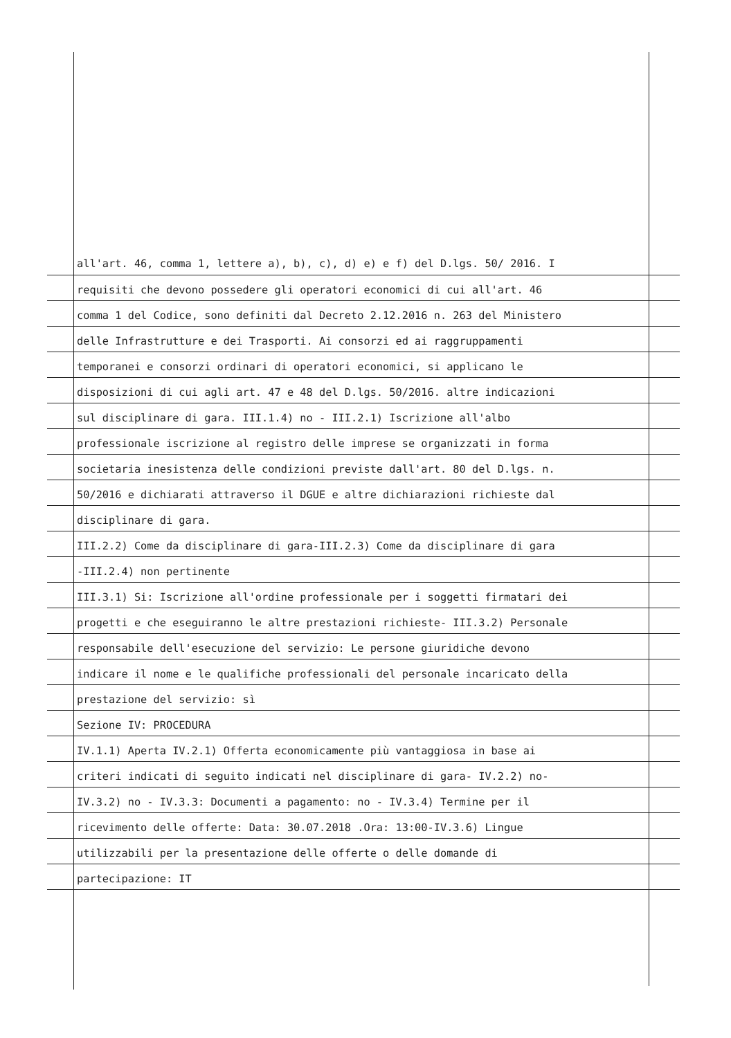all'art. 46, comma 1, lettere a), b), c), d) e) e f) del D.lgs. 50/ 2016. I
requisiti che devono possedere gli operatori economici di cui all'art. 46
comma 1 del Codice, sono definiti dal Decreto 2.12.2016 n. 263 del Ministero
delle Infrastrutture e dei Trasporti. Ai consorzi ed ai raggruppamenti
temporanei e consorzi ordinari di operatori economici, si applicano le
disposizioni di cui agli art. 47 e 48 del D.lgs. 50/2016. altre indicazioni
sul disciplinare di gara. III.1.4) no - III.2.1) Iscrizione all'albo
professionale iscrizione al registro delle imprese se organizzati in forma
societaria inesistenza delle condizioni previste dall'art. 80 del D.lgs. n.
50/2016 e dichiarati attraverso il DGUE e altre dichiarazioni richieste dal
disciplinare di gara.
III.2.2) Come da disciplinare di gara-III.2.3) Come da disciplinare di gara
-III.2.4) non pertinente
III.3.1) Si: Iscrizione all'ordine professionale per i soggetti firmatari dei
progetti e che eseguiranno le altre prestazioni richieste- III.3.2) Personale
responsabile dell'esecuzione del servizio: Le persone giuridiche devono
indicare il nome e le qualifiche professionali del personale incaricato della
prestazione del servizio: sì
Sezione IV: PROCEDURA
IV.1.1) Aperta IV.2.1) Offerta economicamente più vantaggiosa in base ai
criteri indicati di seguito indicati nel disciplinare di gara- IV.2.2) no-
IV.3.2) no - IV.3.3: Documenti a pagamento: no - IV.3.4) Termine per il
ricevimento delle offerte: Data: 30.07.2018 .Ora: 13:00-IV.3.6) Lingue
utilizzabili per la presentazione delle offerte o delle domande di
partecipazione: IT